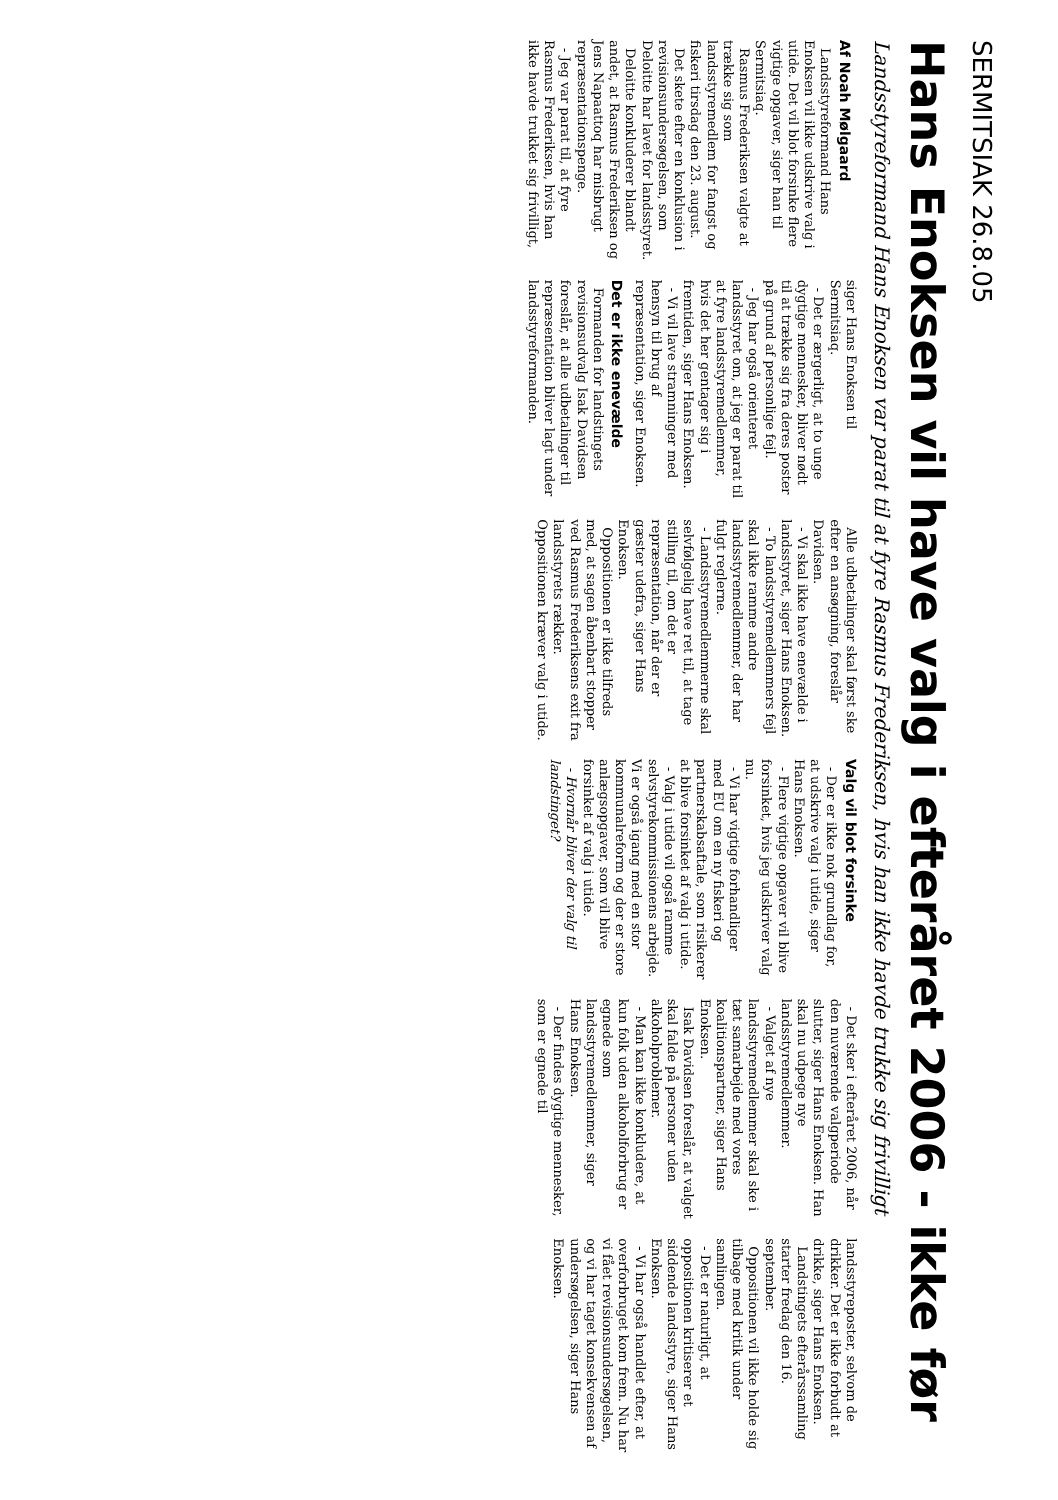SERMITSIAK 26.8.05
Hans Enoksen vil have valg i efteråret 2006 - ikke før
Landsstyreformand Hans Enoksen var parat til at fyre Rasmus Frederiksen, hvis han ikke havde trukke sig frivilligt
Af Noah Mølgaard
Landsstyreformand Hans Enoksen vil ikke udskrive valg i utide. Det vil blot forsinke flere vigtige opgaver, siger han til Sermitsiaq.
Rasmus Frederiksen valgte at trække sig som landsstyremedlem for fangst og fiskeri tirsdag den 23. august.
Det skete efter en konklusion i revisionsundersøgelsen, som Deloitte har lavet for landsstyret.
Deloitte konkluderer blandt andet, at Rasmus Frederiksen og Jens Napaattoq har misbrugt repræsentationspenge.
- Jeg var parat til, at fyre Rasmus Frederiksen, hvis han ikke havde trukket sig frivilligt, siger Hans Enoksen til Sermitsiaq.
- Det er ærgerligt, at to unge dygtige mennesker, bliver nødt til at trække sig fra deres poster på grund af personlige fejl.
- Jeg har også orienteret landsstyret om, at jeg er parat til at fyre landsstyremedlemmer, hvis det her gentager sig i fremtiden, siger Hans Enoksen.
- Vi vil lave stramninger med hensyn til brug af repræsentation, siger Enoksen.
Det er ikke enevælde
Formanden for landstingets revisionsudvalg Isak Davidsen foreslår, at alle udbetalinger til repræsentation bliver lagt under landsstyreformanden.
Alle udbetalinger skal først ske efter en ansøgning, foreslår Davidsen.
- Vi skal ikke have enevælde i landsstyret, siger Hans Enoksen.
- To landsstyremedlemmers fejl skal ikke ramme andre landsstyremedlemmer, der har fulgt reglerne.
- Landsstyremedlemmerne skal selvfølgelig have ret til, at tage stilling til, om det er repræsentation, når der er gæster udefra, siger Hans Enoksen.
Oppositionen er ikke tilfreds med, at sagen åbenbart stopper ved Rasmus Frederiksens exit fra landsstyrets rækker. Oppositionen kræver valg i utide.
Valg vil blot forsinke
- Der er ikke nok grundlag for, at udskrive valg i utide, siger Hans Enoksen.
- Flere vigtige opgaver vil blive forsinket, hvis jeg udskriver valg nu.
- Vi har vigtige forhandliger med EU om en ny fiskeri og partnerskabsaftale, som risikerer at blive forsinket af valg i utide.
- Valg i utide vil også ramme selvstyrekommissionens arbejde. Vi er også igang med en stor kommunalreform og der er store anlægsopgaver, som vil blive forsinket af valg i utide.
- Hvornår bliver der valg til landstinget?
- Det sker i efteråret 2006, når den nuværende valgperiode slutter, siger Hans Enoksen. Han skal nu udpege nye landsstyremedlemmer.
- Valget af nye landsstyremedlemmer skal ske i tæt samarbejde med vores koalitionspartner, siger Hans Enoksen.
Isak Davidsen foreslår, at valget skal falde på personer uden alkoholproblemer.
- Man kan ikke konkludere, at kun folk uden alkoholforbrug er egnede som landsstyremedlemmer, siger Hans Enoksen.
- Der findes dygtige mennesker, som er egnede til landsstyreposter, selvom de drikker. Det er ikke forbudt at drikke, siger Hans Enoksen.
Landstingets efterårssamling starter fredag den 16. september.
Oppositionen vil ikke holde sig tilbage med kritik under samlingen.
- Det er naturligt, at oppositionen kritiserer et siddende landsstyre, siger Hans Enoksen.
- Vi har også handlet efter, at overforbruget kom frem. Nu har vi fået revisionsundersøgelsen, og vi har taget konsekvensen af undersøgelsen, siger Hans Enoksen.